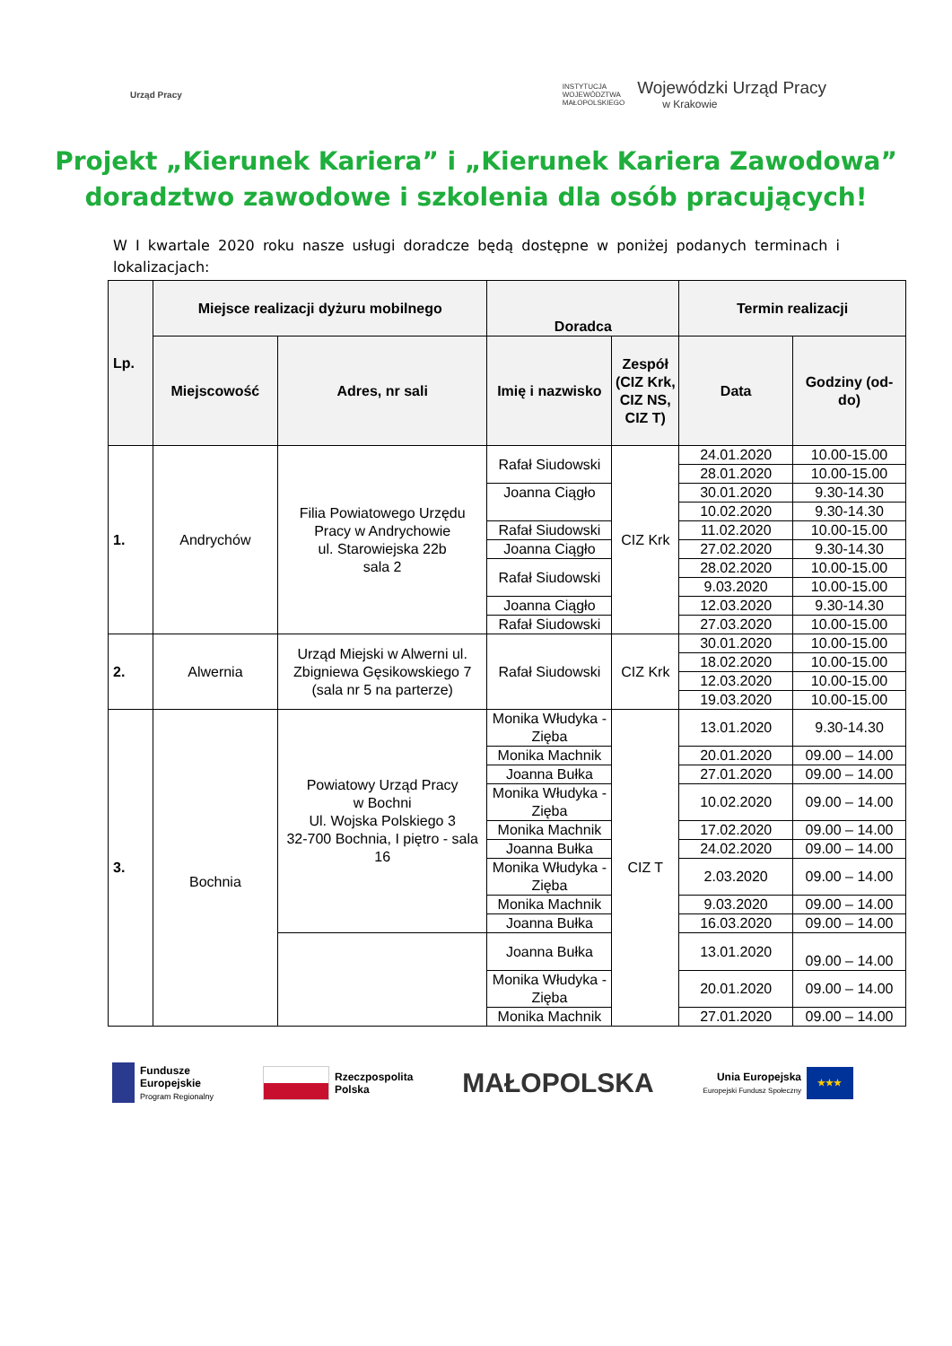Urząd Pracy
INSTYTUCJA
WOJEWÓDZTWA
MAŁOPOLSKIEGO
Wojewódzki Urząd Pracy
w Krakowie
Projekt „Kierunek Kariera” i „Kierunek Kariera Zawodowa”
doradztwo zawodowe i szkolenia dla osób pracujących!
W I kwartale 2020 roku nasze usługi doradcze będą dostępne w poniżej podanych terminach i lokalizacjach:
| Lp. | Miejsce realizacji dyżuru mobilnego | | Doradca | | Termin realizacji | |
| --- | --- | --- | --- | --- | --- | --- |
| | Miejscowość | Adres, nr sali | Imię i nazwisko | Zespół (CIZ Krk, CIZ NS, CIZ T) | Data | Godziny (od-do) |
| 1. | Andrychów | Filia Powiatowego Urzędu Pracy w Andrychowie ul. Starowiejska 22b sala 2 | Rafał Siudowski | CIZ Krk | 24.01.2020 | 10.00-15.00 |
| | | | | | 28.01.2020 | 10.00-15.00 |
| | | | Joanna Ciągło | | 30.01.2020 | 9.30-14.30 |
| | | | | | 10.02.2020 | 9.30-14.30 |
| | | | Rafał Siudowski | | 11.02.2020 | 10.00-15.00 |
| | | | Joanna Ciągło | | 27.02.2020 | 9.30-14.30 |
| | | | Rafał Siudowski | | 28.02.2020 | 10.00-15.00 |
| | | | | | 9.03.2020 | 10.00-15.00 |
| | | | Joanna Ciągło | | 12.03.2020 | 9.30-14.30 |
| | | | Rafał Siudowski | | 27.03.2020 | 10.00-15.00 |
| 2. | Alwernia | Urząd Miejski w Alwerni ul. Zbigniewa Gęsikowskiego 7 (sala nr 5 na parterze) | Rafał Siudowski | CIZ Krk | 30.01.2020 | 10.00-15.00 |
| | | | | | 18.02.2020 | 10.00-15.00 |
| | | | | | 12.03.2020 | 10.00-15.00 |
| | | | | | 19.03.2020 | 10.00-15.00 |
| 3. | Bochnia | Powiatowy Urząd Pracy w Bochni Ul. Wojska Polskiego 3 32-700 Bochnia, I piętro - sala 16 | Monika Włudyka - Zięba | CIZ T | 13.01.2020 | 9.30-14.30 |
| | | | Monika Machnik | | 20.01.2020 | 09.00 – 14.00 |
| | | | Joanna Bułka | | 27.01.2020 | 09.00 – 14.00 |
| | | | Monika Włudyka - Zięba | | 10.02.2020 | 09.00 – 14.00 |
| | | | Monika Machnik | | 17.02.2020 | 09.00 – 14.00 |
| | | | Joanna Bułka | | 24.02.2020 | 09.00 – 14.00 |
| | | | Monika Włudyka - Zięba | | 2.03.2020 | 09.00 – 14.00 |
| | | | Monika Machnik | | 9.03.2020 | 09.00 – 14.00 |
| | | | Joanna Bułka | | 16.03.2020 | 09.00 – 14.00 |
| | | | Joanna Bułka | | 13.01.2020 | 09.00 – 14.00 |
| | | | Monika Włudyka - Zięba | | 20.01.2020 | 09.00 – 14.00 |
| | | | Monika Machnik | | 27.01.2020 | 09.00 – 14.00 |
Fundusze
Europejskie
Program Regionalny
Rzeczpospolita
Polska
MAŁOPOLSKA
Unia Europejska
Europejski Fundusz Społeczny
★★★